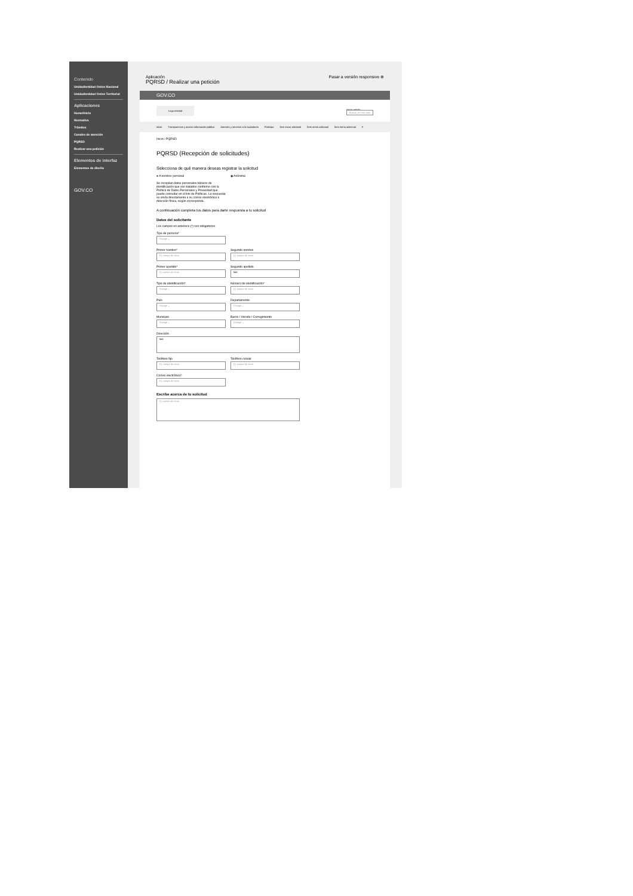Contenido
Unidad/entidad Orden Nacional
Unidad/entidad Orden Territorial
Aplicaciones
Home/Inicio
Normativa
Trámites
Canales de atención
PQRSD
Realizar una petición
Elementos de interfaz
Elementos de diseño
GOV.CO
Aplicación
PQRSD / Realizar una petición
Pasar a versión responsive ⊕
GOV.CO
Logo entidad Iniciar sesión
Buscar en este sitio
Inicio Transparencia y acceso información pública Atención y servicios a la ciudadanía Participa Ítem menú adicional Ítem menú adicional Ítem menú adicional ≡
Inicio › PQRSD
PQRSD (Recepción de solicitudes)
Selecciona de qué manera deseas registrar la solicitud
● A nombre personal ◉ Anónima
Se recopilan datos personales básicos de identificación que son tratados conforme con la Política de Datos Personales y Privacidad que puede consultar en el link de Políticas. La respuesta se envía directamente a su correo electrónico o dirección física, según corresponda.
A continuación completa tus datos para darte respuesta a tu solicitud
Datos del solicitante
Los campos en asterisco (*) son obligatorios
Tipo de persona*
Escoge ⌄
Primer nombre*
Ej: campo de texto
Segundo nombre
Ej: campo de texto
Primer apellido*
Ej: campo de texto
Segundo apellido
Mal
Tipo de identificación*
Escoge ⌄
Número de identificación*
Ej: campo de texto
País
Escoge ⌄
Departamento
Escoge ⌄
Municipio
Escoge ⌄
Barrio / Vereda / Corregimiento
Escoge ⌄
Dirección
Mal
Teléfono fijo
Ej: campo de texto
Teléfono celular
Ej: campo de texto
Correo electrónico*
Ej: campo de texto
Escribe acerca de tu solicitud
Ej: campo de texto